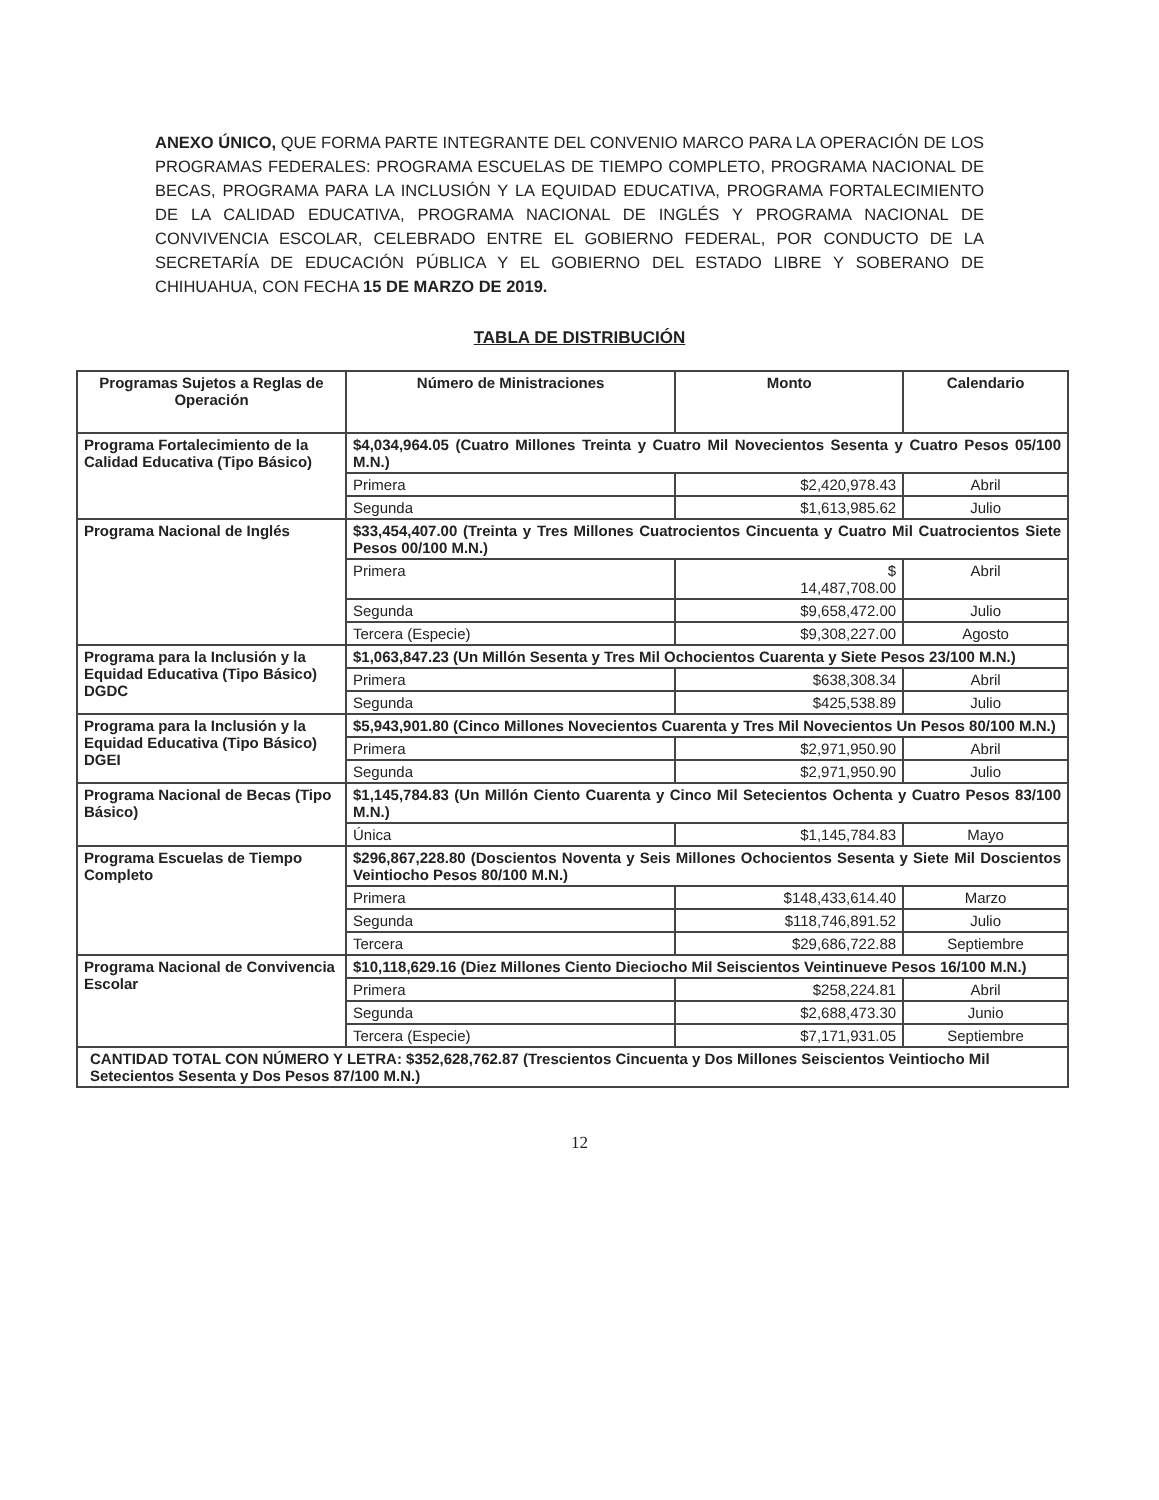ANEXO ÚNICO, QUE FORMA PARTE INTEGRANTE DEL CONVENIO MARCO PARA LA OPERACIÓN DE LOS PROGRAMAS FEDERALES: PROGRAMA ESCUELAS DE TIEMPO COMPLETO, PROGRAMA NACIONAL DE BECAS, PROGRAMA PARA LA INCLUSIÓN Y LA EQUIDAD EDUCATIVA, PROGRAMA FORTALECIMIENTO DE LA CALIDAD EDUCATIVA, PROGRAMA NACIONAL DE INGLÉS Y PROGRAMA NACIONAL DE CONVIVENCIA ESCOLAR, CELEBRADO ENTRE EL GOBIERNO FEDERAL, POR CONDUCTO DE LA SECRETARÍA DE EDUCACIÓN PÚBLICA Y EL GOBIERNO DEL ESTADO LIBRE Y SOBERANO DE CHIHUAHUA, CON FECHA 15 DE MARZO DE 2019.
TABLA DE DISTRIBUCIÓN
| Programas Sujetos a Reglas de Operación | Número de Ministraciones | Monto | Calendario |
| --- | --- | --- | --- |
| Programa Fortalecimiento de la Calidad Educativa (Tipo Básico) | $4,034,964.05 (Cuatro Millones Treinta y Cuatro Mil Novecientos Sesenta y Cuatro Pesos 05/100 M.N.) | | |
| | Primera | $2,420,978.43 | Abril |
| | Segunda | $1,613,985.62 | Julio |
| Programa Nacional de Inglés | $33,454,407.00 (Treinta y Tres Millones Cuatrocientos Cincuenta y Cuatro Mil Cuatrocientos Siete Pesos 00/100 M.N.) | | |
| | Primera | $ 14,487,708.00 | Abril |
| | Segunda | $9,658,472.00 | Julio |
| | Tercera (Especie) | $9,308,227.00 | Agosto |
| Programa para la Inclusión y la Equidad Educativa (Tipo Básico) DGDC | $1,063,847.23 (Un Millón Sesenta y Tres Mil Ochocientos Cuarenta y Siete Pesos 23/100 M.N.) | | |
| | Primera | $638,308.34 | Abril |
| | Segunda | $425,538.89 | Julio |
| Programa para la Inclusión y la Equidad Educativa (Tipo Básico) DGEI | $5,943,901.80 (Cinco Millones Novecientos Cuarenta y Tres Mil Novecientos Un Pesos 80/100 M.N.) | | |
| | Primera | $2,971,950.90 | Abril |
| | Segunda | $2,971,950.90 | Julio |
| Programa Nacional de Becas (Tipo Básico) | $1,145,784.83 (Un Millón Ciento Cuarenta y Cinco Mil Setecientos Ochenta y Cuatro Pesos 83/100 M.N.) | | |
| | Única | $1,145,784.83 | Mayo |
| Programa Escuelas de Tiempo Completo | $296,867,228.80 (Doscientos Noventa y Seis Millones Ochocientos Sesenta y Siete Mil Doscientos Veintiocho Pesos 80/100 M.N.) | | |
| | Primera | $148,433,614.40 | Marzo |
| | Segunda | $118,746,891.52 | Julio |
| | Tercera | $29,686,722.88 | Septiembre |
| Programa Nacional de Convivencia Escolar | $10,118,629.16 (Diez Millones Ciento Dieciocho Mil Seiscientos Veintinueve Pesos 16/100 M.N.) | | |
| | Primera | $258,224.81 | Abril |
| | Segunda | $2,688,473.30 | Junio |
| | Tercera (Especie) | $7,171,931.05 | Septiembre |
| CANTIDAD TOTAL CON NÚMERO Y LETRA: $352,628,762.87 (Trescientos Cincuenta y Dos Millones Seiscientos Veintiocho Mil Setecientos Sesenta y Dos Pesos 87/100 M.N.) | | | |
12